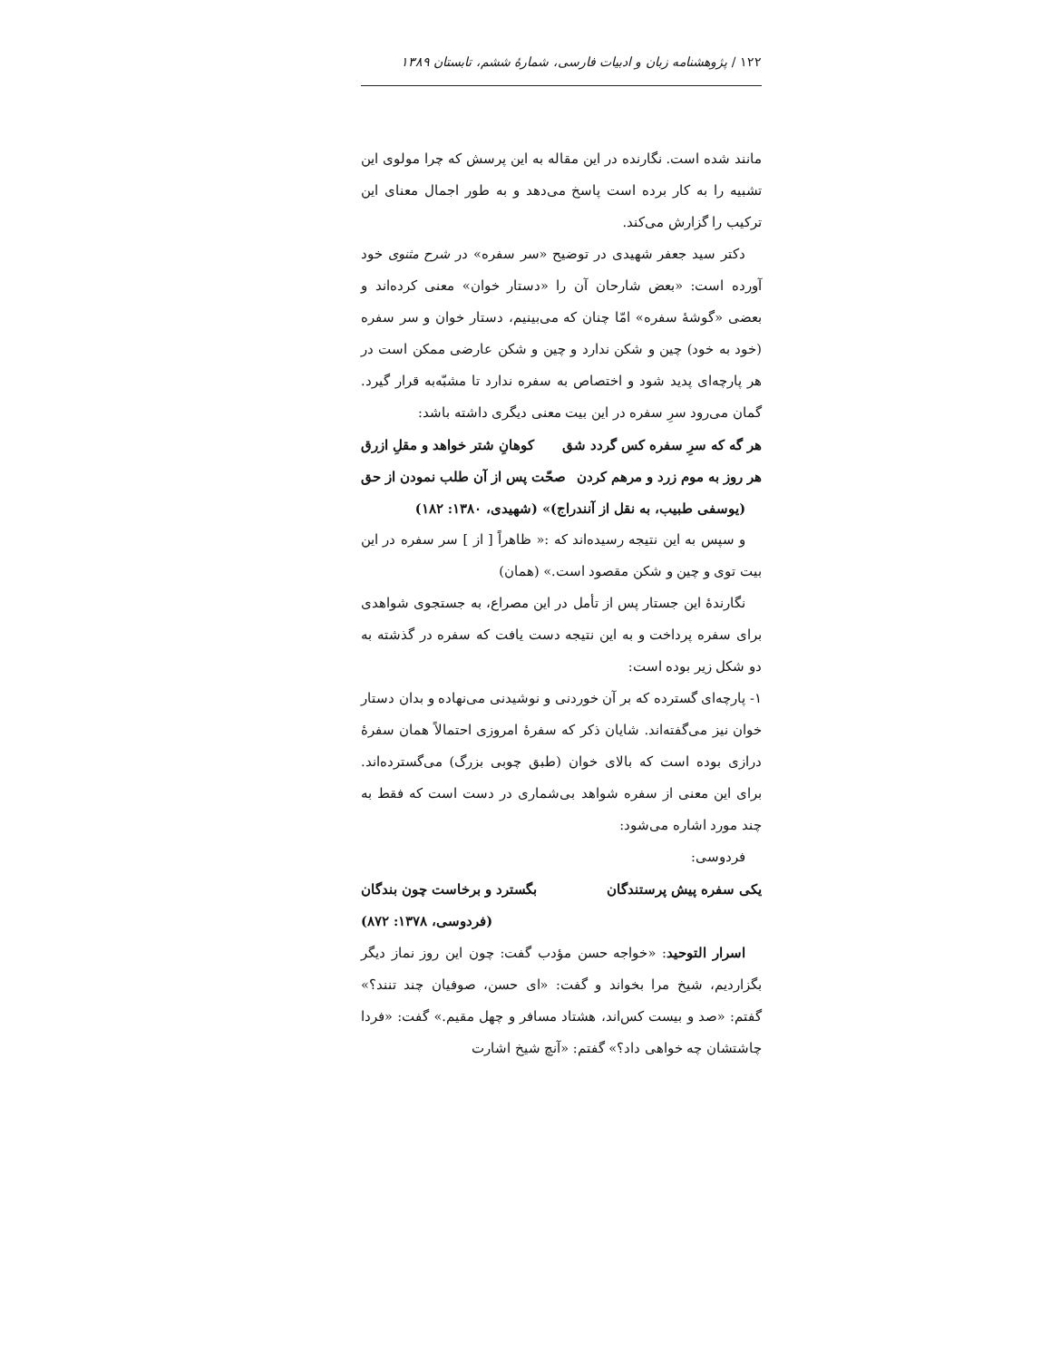۱۲۲ / پژوهشنامه زبان و ادبیات فارسی، شمارهٔ ششم، تابستان ۱۳۸۹
مانند شده است. نگارنده در این مقاله به این پرسش که چرا مولوی این تشبیه را به کار برده است پاسخ می‌دهد و به طور اجمال معنای این ترکیب را گزارش می‌کند.
دکتر سید جعفر شهیدی در توضیح «سر سفره» در شرح مثنوی خود آورده است: «بعض شارحان آن را «دستار خوان» معنی کرده‌اند و بعضی «گوشهٔ سفره» امّا چنان که می‌بینیم، دستار خوان و سر سفره (خود به خود) چین و شکن ندارد و چین و شکن عارضی ممکن است در هر پارچه‌ای پدید شود و اختصاص به سفره ندارد تا مشبّه‌به قرار گیرد. گمان می‌رود سرِ سفره در این بیت معنی دیگری داشته باشد:
هر گه که سرِ سفره کس گردد شق کوهانِ شتر خواهد و مقلِ ازرق
هر روز به موم زرد و مرهم کردن صحّت پس از آن طلب نمودن از حق
(یوسفی طبیب، به نقل از آنندراج)» (شهیدی، ۱۳۸۰: ۱۸۲)
و سپس به این نتیجه رسیده‌اند که :« ظاهراً [ از ] سر سفره در این بیت توی و چین و شکن مقصود است.» (همان)
نگارندهٔ این جستار پس از تأمل در این مصراع، به جستجوی شواهدی برای سفره پرداخت و به این نتیجه دست یافت که سفره در گذشته به دو شکل زیر بوده است:
۱- پارچه‌ای گسترده که بر آن خوردنی و نوشیدنی می‌نهاده و بدان دستار خوان نیز می‌گفته‌اند. شایان ذکر که سفرهٔ امروزی احتمالاً همان سفرهٔ درازی بوده است که بالای خوان (طبق چوبی بزرگ) می‌گسترده‌اند. برای این معنی از سفره شواهد بی‌شماری در دست است که فقط به چند مورد اشاره می‌شود:
فردوسی:
یکی سفره پیش پرستندگان بگسترد و برخاست چون بندگان
(فردوسی، ۱۳۷۸: ۸۷۲)
اسرار التوحید: «خواجه حسن مؤدب گفت: چون این روز نماز دیگر بگزاردیم، شیخ مرا بخواند و گفت: «ای حسن، صوفیان چند تنند؟» گفتم: «صد و بیست کس‌اند، هشتاد مسافر و چهل مقیم.» گفت: «فردا چاشتشان چه خواهی داد؟» گفتم: «آنچ شیخ اشارت